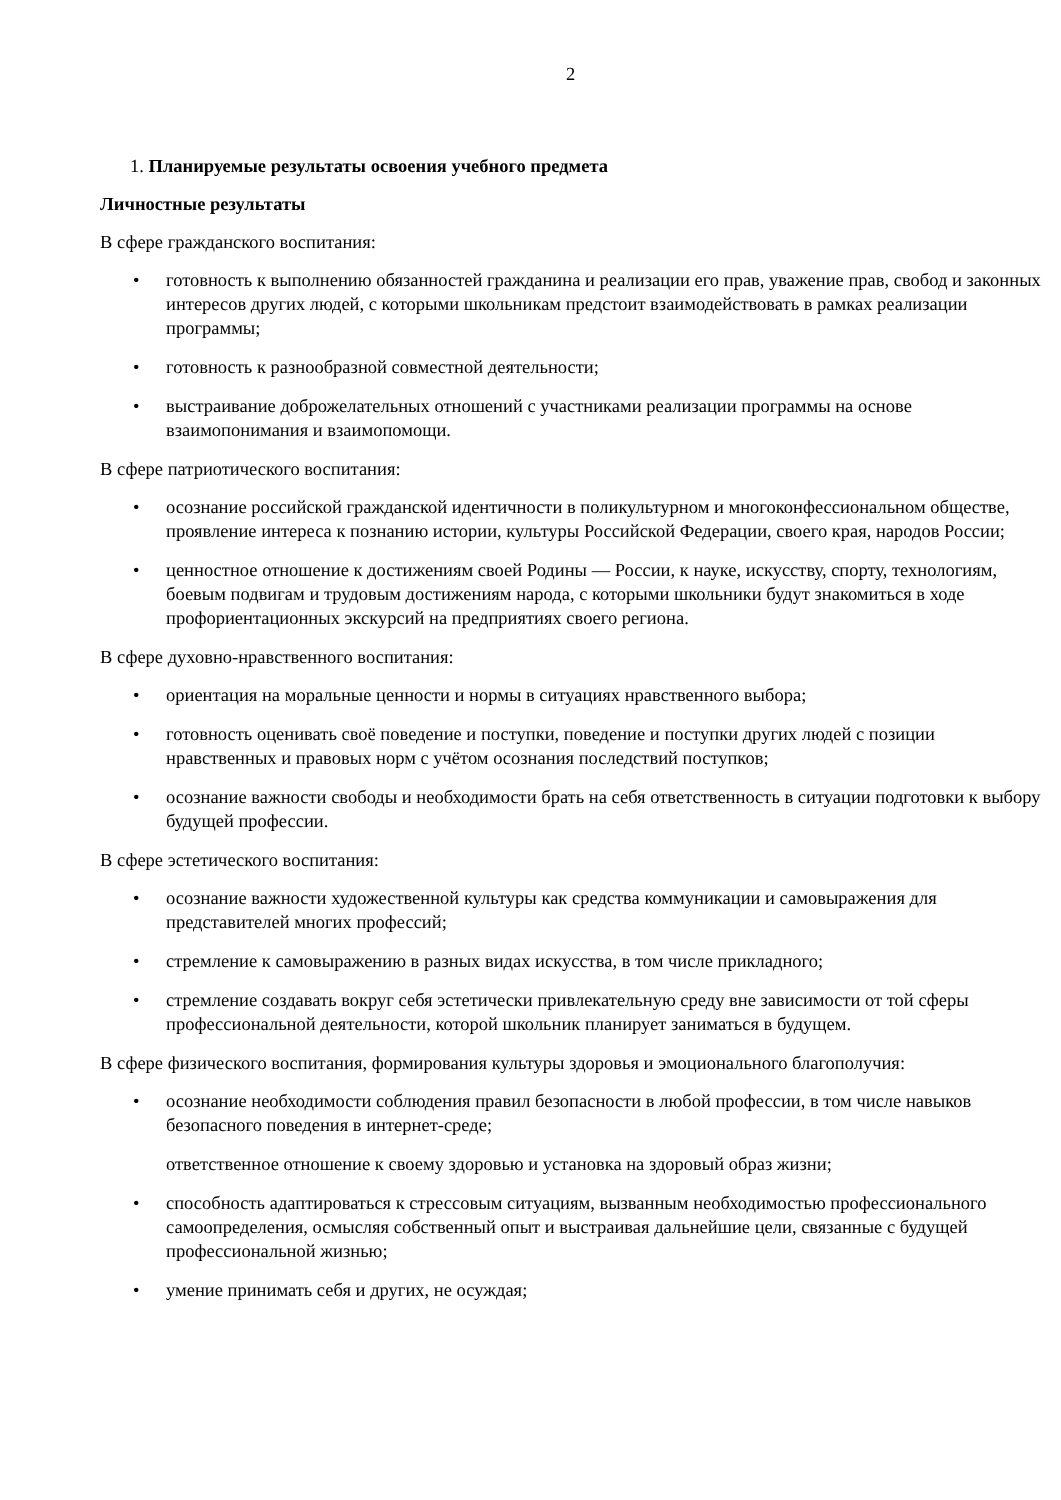2
1. Планируемые результаты освоения учебного предмета
Личностные результаты
В сфере гражданского воспитания:
• готовность к выполнению обязанностей гражданина и реализации его прав, уважение прав, свобод и законных интересов других людей, с которыми школьникам предстоит взаимодействовать в рамках реализации программы;
• готовность к разнообразной совместной деятельности;
• выстраивание доброжелательных отношений с участниками реализации программы на основе взаимопонимания и взаимопомощи.
В сфере патриотического воспитания:
• осознание российской гражданской идентичности в поликультурном и многоконфессиональном обществе, проявление интереса к познанию истории, культуры Российской Федерации, своего края, народов России;
• ценностное отношение к достижениям своей Родины — России, к науке, искусству, спорту, технологиям, боевым подвигам и трудовым достижениям народа, с которыми школьники будут знакомиться в ходе профориентационных экскурсий на предприятиях своего региона.
В сфере духовно-нравственного воспитания:
• ориентация на моральные ценности и нормы в ситуациях нравственного выбора;
• готовность оценивать своё поведение и поступки, поведение и поступки других людей с позиции нравственных и правовых норм с учётом осознания последствий поступков;
• осознание важности свободы и необходимости брать на себя ответственность в ситуации подготовки к выбору будущей профессии.
В сфере эстетического воспитания:
• осознание важности художественной культуры как средства коммуникации и самовыражения для представителей многих профессий;
• стремление к самовыражению в разных видах искусства, в том числе прикладного;
• стремление создавать вокруг себя эстетически привлекательную среду вне зависимости от той сферы профессиональной деятельности, которой школьник планирует заниматься в будущем.
В сфере физического воспитания, формирования культуры здоровья и эмоционального благополучия:
• осознание необходимости соблюдения правил безопасности в любой профессии, в том числе навыков безопасного поведения в интернет-среде;
ответственное отношение к своему здоровью и установка на здоровый образ жизни;
• способность адаптироваться к стрессовым ситуациям, вызванным необходимостью профессионального самоопределения, осмысляя собственный опыт и выстраивая дальнейшие цели, связанные с будущей профессиональной жизнью;
• умение принимать себя и других, не осуждая;